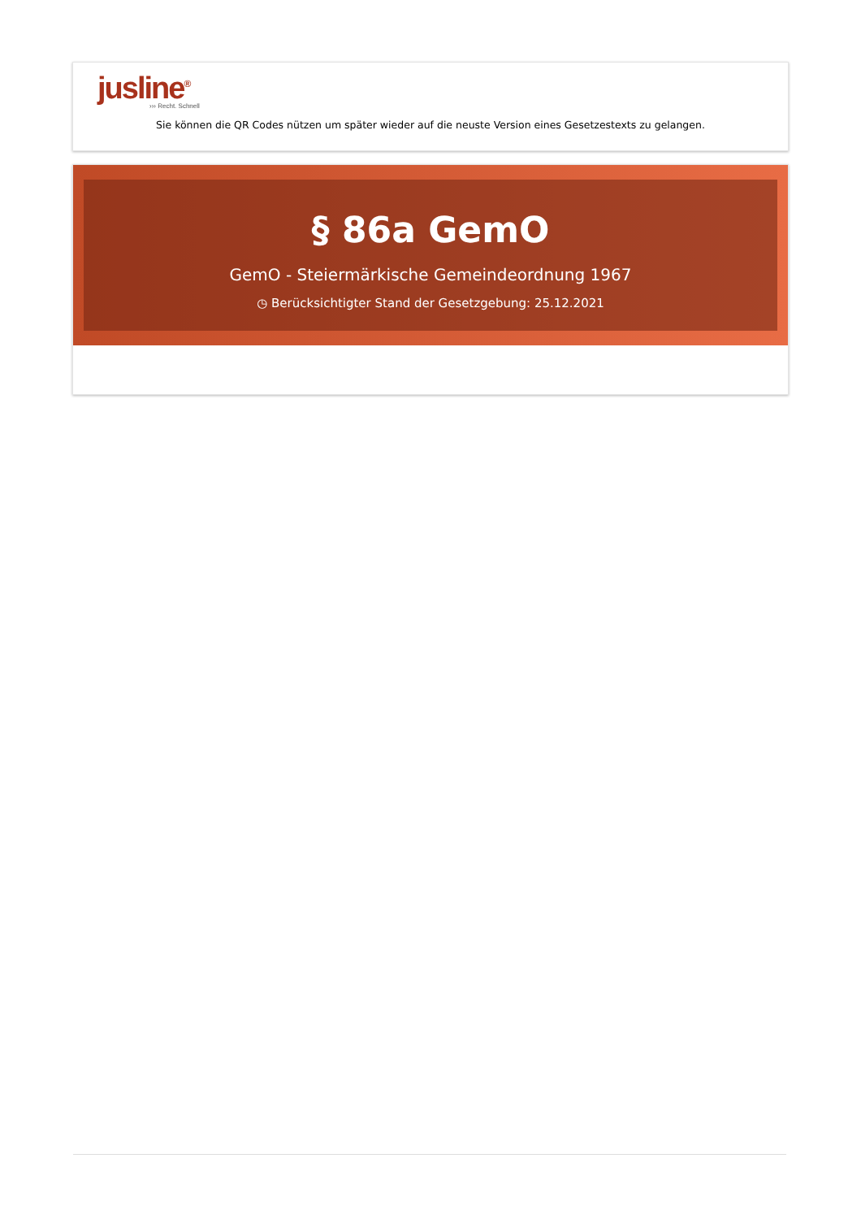jusline<sup>®</sup>
››› Recht. Schnell
Sie können die QR Codes nützen um später wieder auf die neuste Version eines Gesetzestexts zu gelangen.
§ 86a GemO
GemO - Steiermärkische Gemeindeordnung 1967
◷ Berücksichtigter Stand der Gesetzgebung: 25.12.2021